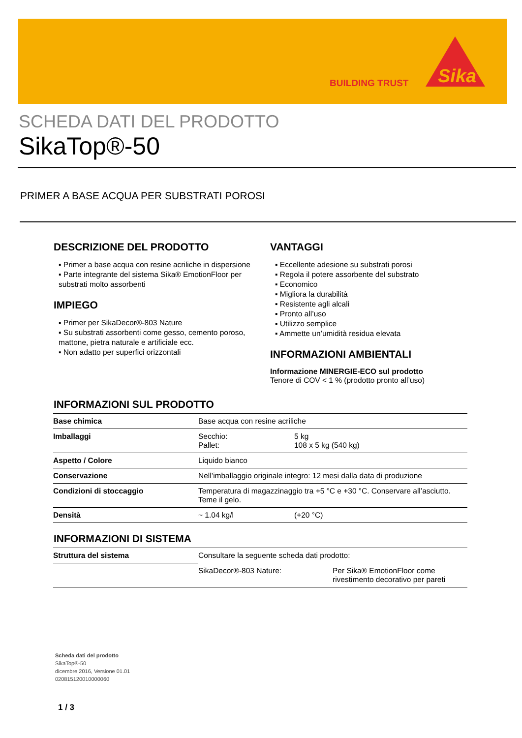Sika
BUILDING TRUST
SCHEDA DATI DEL PRODOTTO
SikaTop®-50
PRIMER A BASE ACQUA PER SUBSTRATI POROSI
DESCRIZIONE DEL PRODOTTO
▪ Primer a base acqua con resine acriliche in dispersione
▪ Parte integrante del sistema Sika® EmotionFloor per substrati molto assorbenti
IMPIEGO
▪ Primer per SikaDecor®-803 Nature
▪ Su substrati assorbenti come gesso, cemento poroso, mattone, pietra naturale e artificiale ecc.
▪ Non adatto per superfici orizzontali
VANTAGGI
▪ Eccellente adesione su substrati porosi
▪ Regola il potere assorbente del substrato
▪ Economico
▪ Migliora la durabilità
▪ Resistente agli alcali
▪ Pronto all’uso
▪ Utilizzo semplice
▪ Ammette un’umidità residua elevata
INFORMAZIONI AMBIENTALI
Informazione MINERGIE-ECO sul prodotto
Tenore di COV < 1 % (prodotto pronto all’uso)
INFORMAZIONI SUL PRODOTTO
| Base chimica | Base acqua con resine acriliche | |
| Imballaggi | Secchio: Pallet: | 5 kg 108 x 5 kg (540 kg) |
| Aspetto / Colore | Liquido bianco | |
| Conservazione | Nell’imballaggio originale integro: 12 mesi dalla data di produzione | |
| Condizioni di stoccaggio | Temperatura di magazzinaggio tra +5 °C e +30 °C. Conservare all’asciutto. Teme il gelo. | |
| Densità | ~ 1.04 kg/l | (+20 °C) |
INFORMAZIONI DI SISTEMA
| Struttura del sistema | Consultare la seguente scheda dati prodotto: | |
| | SikaDecor®-803 Nature: | Per Sika® EmotionFloor come rivestimento decorativo per pareti |
Scheda dati del prodotto
SikaTop®-50
dicembre 2016, Versione 01.01
020815120010000060
1 / 3